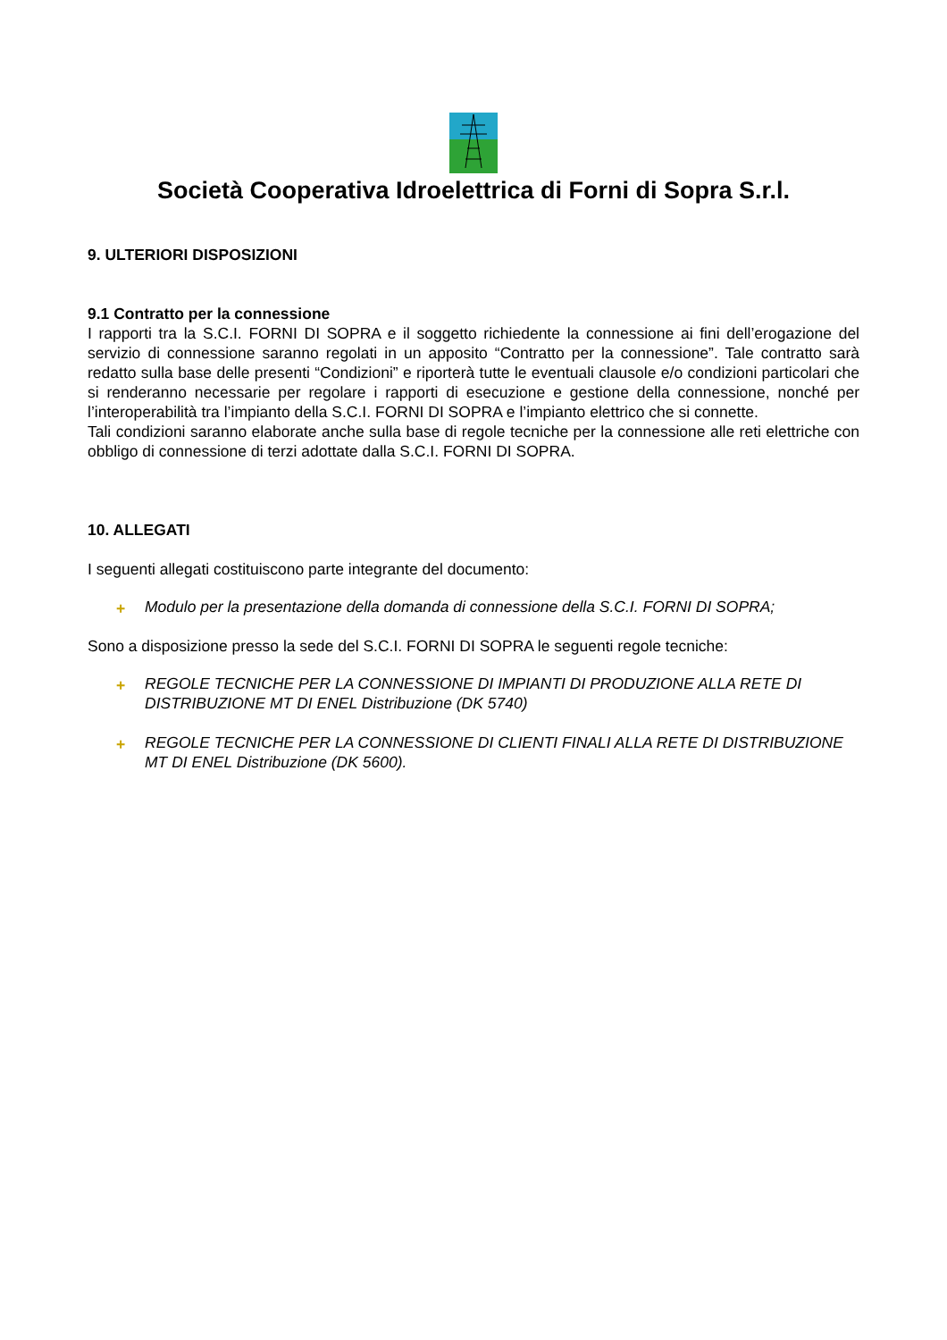Società Cooperativa Idroelettrica di Forni di Sopra S.r.l.
9. ULTERIORI DISPOSIZIONI
9.1 Contratto per la connessione
I rapporti tra la S.C.I. FORNI DI SOPRA e il soggetto richiedente la connessione ai fini dell’erogazione del servizio di connessione saranno regolati in un apposito “Contratto per la connessione”. Tale contratto sarà redatto sulla base delle presenti “Condizioni” e riporterà tutte le eventuali clausole e/o condizioni particolari che si renderanno necessarie per regolare i rapporti di esecuzione e gestione della connessione, nonché per l’interoperabilità tra l’impianto della S.C.I. FORNI DI SOPRA e l’impianto elettrico che si connette.
Tali condizioni saranno elaborate anche sulla base di regole tecniche per la connessione alle reti elettriche con obbligo di connessione di terzi adottate dalla S.C.I. FORNI DI SOPRA.
10. ALLEGATI
I seguenti allegati costituiscono parte integrante del documento:
+ Modulo per la presentazione della domanda di connessione della S.C.I. FORNI DI SOPRA;
Sono a disposizione presso la sede del S.C.I. FORNI DI SOPRA le seguenti regole tecniche:
+ REGOLE TECNICHE PER LA CONNESSIONE DI IMPIANTI DI PRODUZIONE ALLA RETE DI DISTRIBUZIONE MT DI ENEL Distribuzione (DK 5740)
+ REGOLE TECNICHE PER LA CONNESSIONE DI CLIENTI FINALI ALLA RETE DI DISTRIBUZIONE MT DI ENEL Distribuzione (DK 5600).